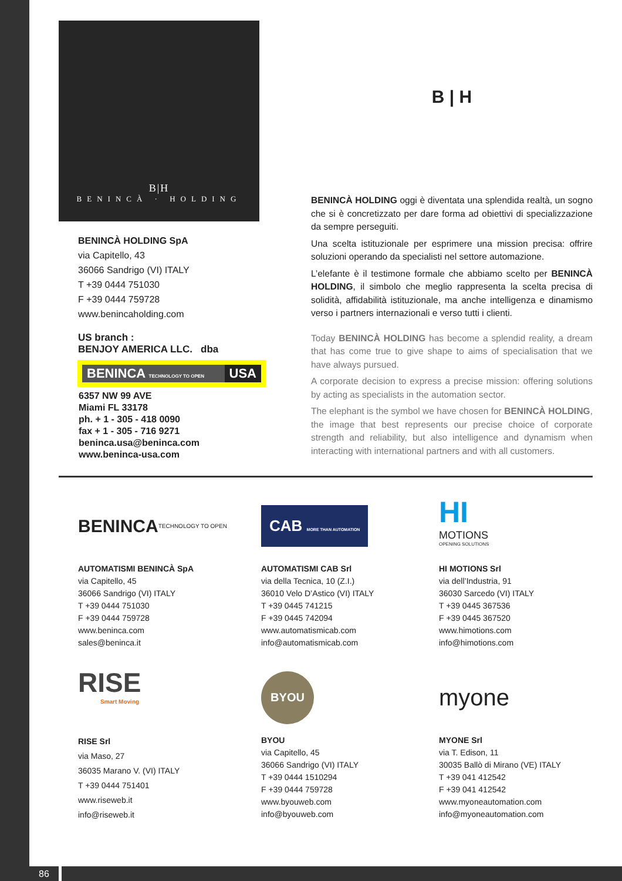B|H
BENINCÀ · HOLDING
BENINCÀ HOLDING SpA
via Capitello, 43
36066 Sandrigo (VI) ITALY
T +39 0444 751030
F +39 0444 759728
www.benincaholding.com
US branch :
BENJOY AMERICA LLC. dba
BENINCA TECHNOLOGY TO OPEN USA
6357 NW 99 AVE
Miami FL 33178
ph. + 1 - 305 - 418 0090
fax + 1 - 305 - 716 9271
beninca.usa@beninca.com
www.beninca-usa.com
B | H
BENINCÀ HOLDING oggi è diventata una splendida realtà, un sogno che si è concretizzato per dare forma ad obiettivi di specializzazione da sempre perseguiti.
Una scelta istituzionale per esprimere una mission precisa: offrire soluzioni operando da specialisti nel settore automazione.
L’elefante è il testimone formale che abbiamo scelto per BENINCÀ HOLDING, il simbolo che meglio rappresenta la scelta precisa di solidità, affidabilità istituzionale, ma anche intelligenza e dinamismo verso i partners internazionali e verso tutti i clienti.
Today BENINCÀ HOLDING has become a splendid reality, a dream that has come true to give shape to aims of specialisation that we have always pursued.
A corporate decision to express a precise mission: offering solutions by acting as specialists in the automation sector.
The elephant is the symbol we have chosen for BENINCÀ HOLDING, the image that best represents our precise choice of corporate strength and reliability, but also intelligence and dynamism when interacting with international partners and with all customers.
BENINCA TECHNOLOGY TO OPEN
AUTOMATISMI BENINCÀ SpA
via Capitello, 45
36066 Sandrigo (VI) ITALY
T +39 0444 751030
F +39 0444 759728
www.beninca.com
sales@beninca.it
CAB MORE THAN AUTOMATION
AUTOMATISMI CAB Srl
via della Tecnica, 10 (Z.I.)
36010 Velo D’Astico (VI) ITALY
T +39 0445 741215
F +39 0445 742094
www.automatismicab.com
info@automatismicab.com
HI
MOTIONS
OPENING SOLUTIONS
HI MOTIONS Srl
via dell’Industria, 91
36030 Sarcedo (VI) ITALY
T +39 0445 367536
F +39 0445 367520
www.himotions.com
info@himotions.com
RISE
Smart Moving
RISE Srl
via Maso, 27
36035 Marano V. (VI) ITALY
T +39 0444 751401
www.riseweb.it
info@riseweb.it
BYOU
BYOU
via Capitello, 45
36066 Sandrigo (VI) ITALY
T +39 0444 1510294
F +39 0444 759728
www.byouweb.com
info@byouweb.com
myone
MYONE Srl
via T. Edison, 11
30035 Ballò di Mirano (VE) ITALY
T +39 041 412542
F +39 041 412542
www.myoneautomation.com
info@myoneautomation.com
86